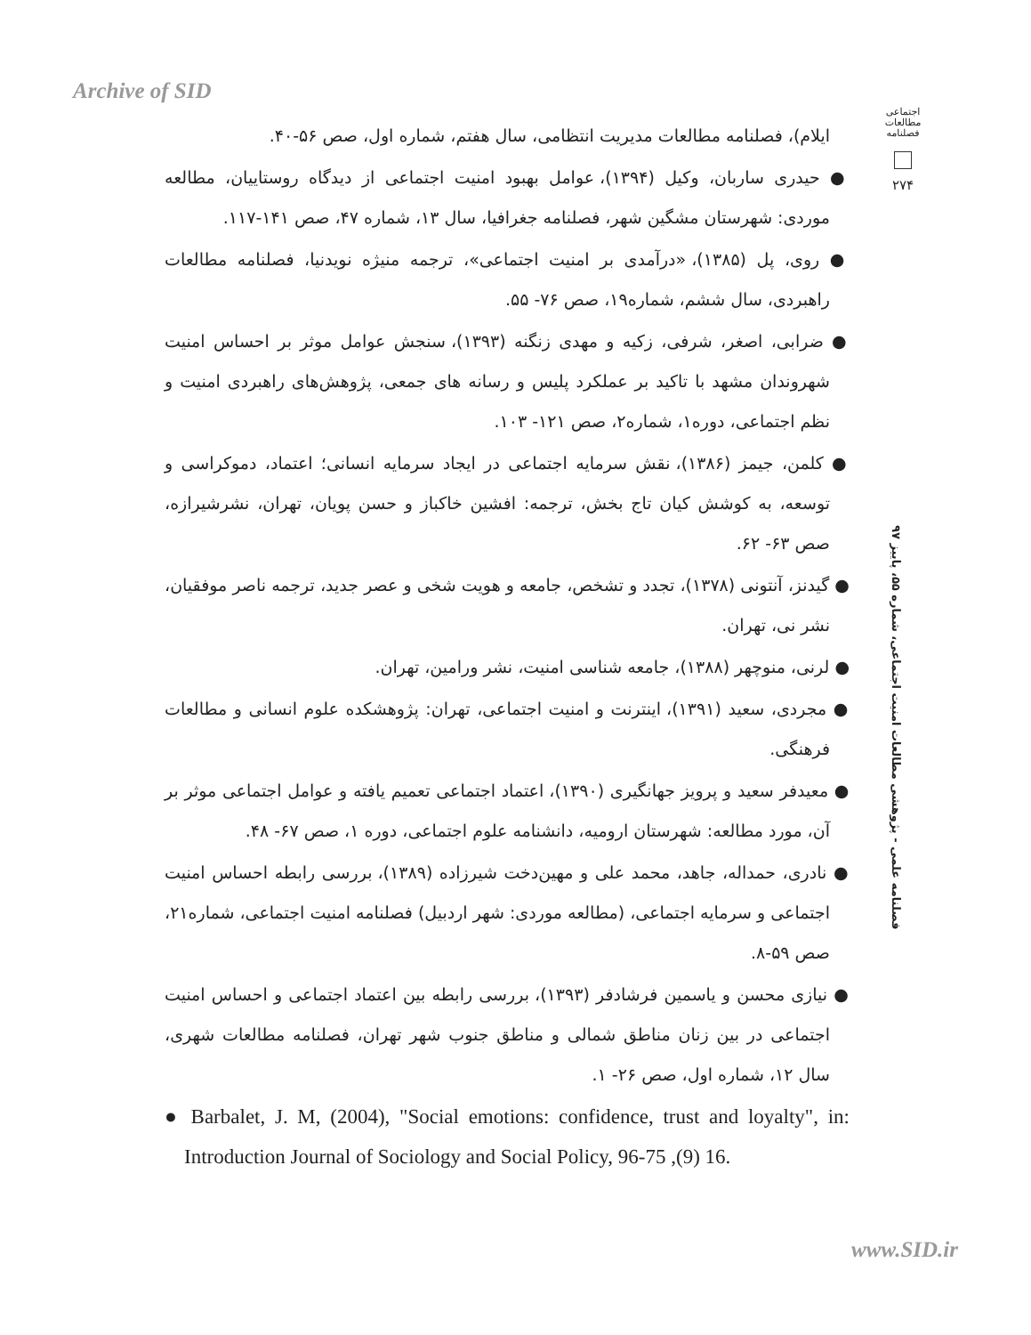Archive of SID
اجتماعی
مطالعات
فصلنامه
۲۷۴
فصلنامه علمی - پژوهشی مطالعات امنیت اجتماعی، شماره ۵۵، پاییز ۹۷
ایلام)، فصلنامه مطالعات مدیریت انتظامی، سال هفتم، شماره اول، صص ۵۶-۴۰.
● حیدری ساربان، وکیل (۱۳۹۴)، عوامل بهبود امنیت اجتماعی از دیدگاه روستاییان، مطالعه موردی: شهرستان مشگین شهر، فصلنامه جغرافیا، سال ۱۳، شماره ۴۷، صص ۱۴۱-۱۱۷.
● روی، پل (۱۳۸۵)، «درآمدی بر امنیت اجتماعی»، ترجمه منیژه نویدنیا، فصلنامه مطالعات راهبردی، سال ششم، شماره۱۹، صص ۷۶- ۵۵.
● ضرابی، اصغر، شرفی، زکیه و مهدی زنگنه (۱۳۹۳)، سنجش عوامل موثر بر احساس امنیت شهروندان مشهد با تاکید بر عملکرد پلیس و رسانه های جمعی، پژوهش‌های راهبردی امنیت و نظم اجتماعی، دوره۱، شماره۲، صص ۱۲۱- ۱۰۳.
● کلمن، جیمز (۱۳۸۶)، نقش سرمایه اجتماعی در ایجاد سرمایه انسانی؛ اعتماد، دموکراسی و توسعه، به کوشش کیان تاج بخش، ترجمه: افشین خاکباز و حسن پویان، تهران، نشرشیرازه، صص ۶۳- ۶۲.
● گیدنز، آنتونی (۱۳۷۸)، تجدد و تشخص، جامعه و هویت شخی و عصر جدید، ترجمه ناصر موفقیان، نشر نی، تهران.
● لرنی، منوچهر (۱۳۸۸)، جامعه شناسی امنیت، نشر ورامین، تهران.
● مجردی، سعید (۱۳۹۱)، اینترنت و امنیت اجتماعی، تهران: پژوهشکده علوم انسانی و مطالعات فرهنگی.
● معیدفر سعید و پرویز جهانگیری (۱۳۹۰)، اعتماد اجتماعی تعمیم یافته و عوامل اجتماعی موثر بر آن، مورد مطالعه: شهرستان ارومیه، دانشنامه علوم اجتماعی، دوره ۱، صص ۶۷- ۴۸.
● نادری، حمداله، جاهد، محمد علی و مهین‌دخت شیرزاده (۱۳۸۹)، بررسی رابطه احساس امنیت اجتماعی و سرمایه اجتماعی، (مطالعه موردی: شهر اردبیل) فصلنامه امنیت اجتماعی، شماره۲۱، صص ۵۹-۸.
● نیازی محسن و یاسمین فرشادفر (۱۳۹۳)، بررسی رابطه بین اعتماد اجتماعی و احساس امنیت اجتماعی در بین زنان مناطق شمالی و مناطق جنوب شهر تهران، فصلنامه مطالعات شهری، سال ۱۲، شماره اول، صص ۲۶- ۱.
● Barbalet, J. M, (2004), "Social emotions: confidence, trust and loyalty", in: Introduction Journal of Sociology and Social Policy, 96-75 ,(9) 16.
www.SID.ir